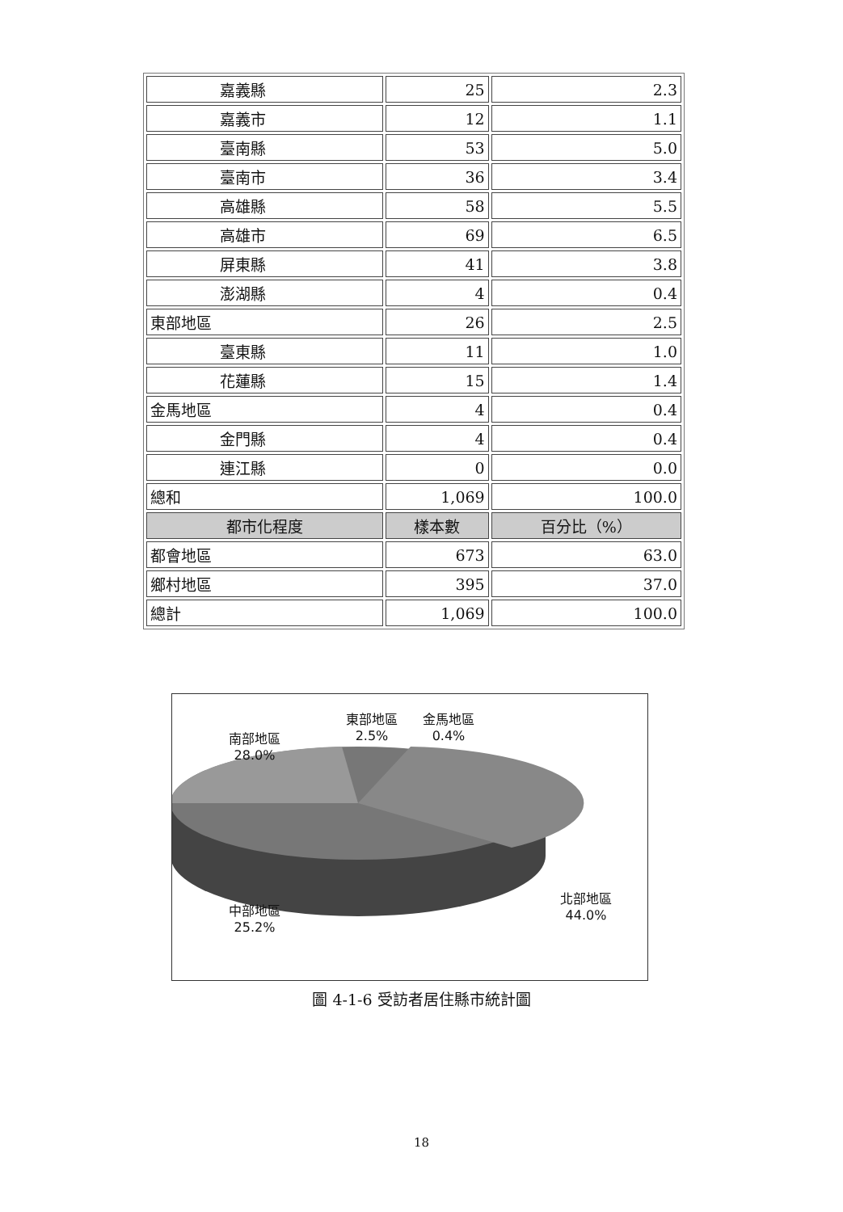| 嘉義縣 | 25 | 2.3 |
| 嘉義市 | 12 | 1.1 |
| 臺南縣 | 53 | 5.0 |
| 臺南市 | 36 | 3.4 |
| 高雄縣 | 58 | 5.5 |
| 高雄市 | 69 | 6.5 |
| 屏東縣 | 41 | 3.8 |
| 澎湖縣 | 4 | 0.4 |
| 東部地區 | 26 | 2.5 |
| 臺東縣 | 11 | 1.0 |
| 花蓮縣 | 15 | 1.4 |
| 金馬地區 | 4 | 0.4 |
| 金門縣 | 4 | 0.4 |
| 連江縣 | 0 | 0.0 |
| 總和 | 1,069 | 100.0 |
| 都市化程度 | 樣本數 | 百分比（%） |
| 都會地區 | 673 | 63.0 |
| 鄉村地區 | 395 | 37.0 |
| 總計 | 1,069 | 100.0 |
南部地區
28.0%
東部地區
2.5%
金馬地區
0.4%
中部地區
25.2%
北部地區
44.0%
圖 4-1-6 受訪者居住縣市統計圖
18